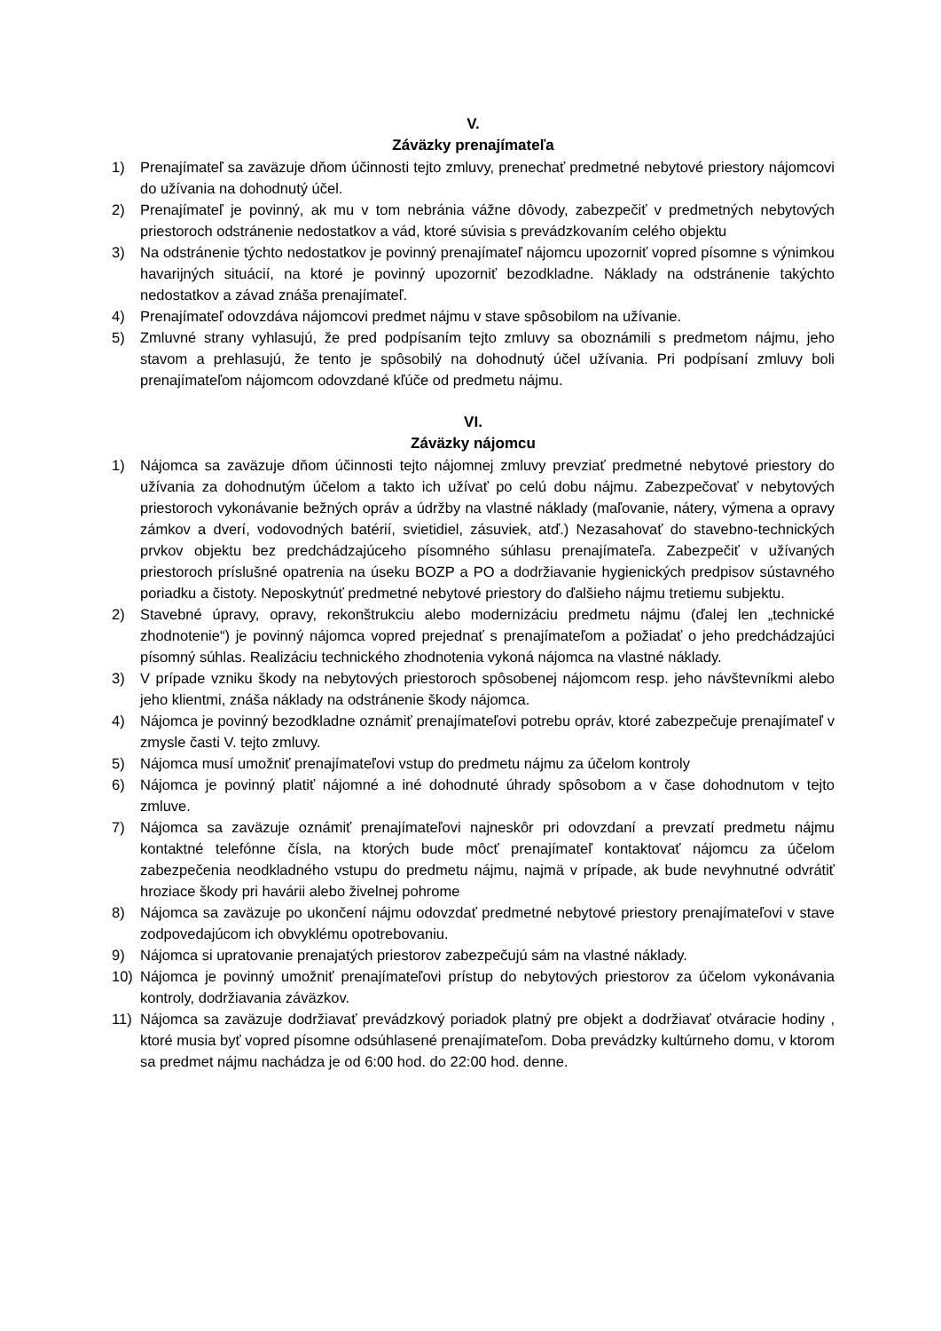V.
Záväzky prenajímateľa
1) Prenajímateľ sa zaväzuje dňom účinnosti tejto zmluvy, prenechať predmetné nebytové priestory nájomcovi do užívania na dohodnutý účel.
2) Prenajímateľ je povinný, ak mu v tom nebránia vážne dôvody, zabezpečiť v predmetných nebytových priestoroch odstránenie nedostatkov a vád, ktoré súvisia s prevádzkovaním celého objektu
3) Na odstránenie týchto nedostatkov je povinný prenajímateľ nájomcu upozorniť vopred písomne s výnimkou havarijných situácií, na ktoré je povinný upozorniť bezodkladne. Náklady na odstránenie takýchto nedostatkov a závad znáša prenajímateľ.
4) Prenajímateľ odovzdáva nájomcovi predmet nájmu v stave spôsobilom na užívanie.
5) Zmluvné strany vyhlasujú, že pred podpísaním tejto zmluvy sa oboznámili s predmetom nájmu, jeho stavom a prehlasujú, že tento je spôsobilý na dohodnutý účel užívania. Pri podpísaní zmluvy boli prenajímateľom nájomcom odovzdané kľúče od predmetu nájmu.
VI.
Záväzky nájomcu
1) Nájomca sa zaväzuje dňom účinnosti tejto nájomnej zmluvy prevziať predmetné nebytové priestory do užívania za dohodnutým účelom a takto ich užívať po celú dobu nájmu. Zabezpečovať v nebytových priestoroch vykonávanie bežných opráv a údržby na vlastné náklady (maľovanie, nátery, výmena a opravy zámkov a dverí, vodovodných batérií, svietidiel, zásuviek, atď.) Nezasahovať do stavebno-technických prvkov objektu bez predchádzajúceho písomného súhlasu prenajímateľa. Zabezpečiť v užívaných priestoroch príslušné opatrenia na úseku BOZP a PO a dodržiavanie hygienických predpisov sústavného poriadku a čistoty. Neposkytnúť predmetné nebytové priestory do ďalšieho nájmu tretiemu subjektu.
2) Stavebné úpravy, opravy, rekonštrukciu alebo modernizáciu predmetu nájmu (ďalej len „technické zhodnotenie“) je povinný nájomca vopred prejednať s prenajímateľom a požiadať o jeho predchádzajúci písomný súhlas. Realizáciu technického zhodnotenia vykoná nájomca na vlastné náklady.
3) V prípade vzniku škody na nebytových priestoroch spôsobenej nájomcom resp. jeho návštevníkmi alebo jeho klientmi, znáša náklady na odstránenie škody nájomca.
4) Nájomca je povinný bezodkladne oznámiť prenajímateľovi potrebu opráv, ktoré zabezpečuje prenajímateľ v zmysle časti V. tejto zmluvy.
5) Nájomca musí umožniť prenajímateľovi vstup do predmetu nájmu za účelom kontroly
6) Nájomca je povinný platiť nájomné a iné dohodnuté úhrady spôsobom a v čase dohodnutom v tejto zmluve.
7) Nájomca sa zaväzuje oznámiť prenajímateľovi najneskôr pri odovzdaní a prevzatí predmetu nájmu kontaktné telefónne čísla, na ktorých bude môcť prenajímateľ kontaktovať nájomcu za účelom zabezpečenia neodkladného vstupu do predmetu nájmu, najmä v prípade, ak bude nevyhnutné odvrátiť hroziace škody pri havárii alebo živelnej pohrome
8) Nájomca sa zaväzuje po ukončení nájmu odovzdať predmetné nebytové priestory prenajímateľovi v stave zodpovedajúcom ich obvyklému opotrebovaniu.
9) Nájomca si upratovanie prenajatých priestorov zabezpečujú sám na vlastné náklady.
10) Nájomca je povinný umožniť prenajímateľovi prístup do nebytových priestorov za účelom vykonávania kontroly, dodržiavania záväzkov.
11) Nájomca sa zaväzuje dodržiavať prevádzkový poriadok platný pre objekt a dodržiavať otváracie hodiny , ktoré musia byť vopred písomne odsúhlasené prenajímateľom. Doba prevádzky kultúrneho domu, v ktorom sa predmet nájmu nachádza je od 6:00 hod. do 22:00 hod. denne.